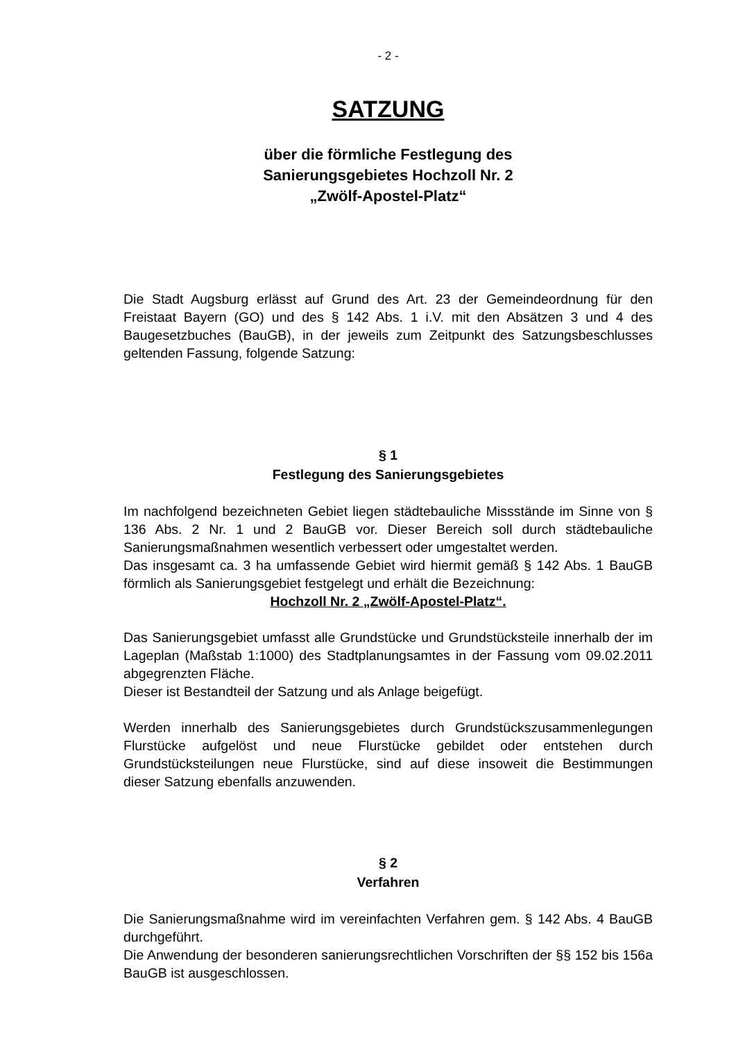- 2 -
SATZUNG
über die förmliche Festlegung des
Sanierungsgebietes Hochzoll Nr. 2
„Zwölf-Apostel-Platz“
Die Stadt Augsburg erlässt auf Grund des Art. 23 der Gemeindeordnung für den Freistaat Bayern (GO) und des § 142 Abs. 1 i.V. mit den Absätzen 3 und 4 des Baugesetzbuches (BauGB), in der jeweils zum Zeitpunkt des Satzungsbeschlusses geltenden Fassung, folgende Satzung:
§ 1
Festlegung des Sanierungsgebietes
Im nachfolgend bezeichneten Gebiet liegen städtebauliche Missstände im Sinne von § 136 Abs. 2 Nr. 1 und 2 BauGB vor. Dieser Bereich soll durch städtebauliche Sanierungsmaßnahmen wesentlich verbessert oder umgestaltet werden.
Das insgesamt ca. 3 ha umfassende Gebiet wird hiermit gemäß § 142 Abs. 1 BauGB förmlich als Sanierungsgebiet festgelegt und erhält die Bezeichnung:
Hochzoll Nr. 2 „Zwölf-Apostel-Platz“.
Das Sanierungsgebiet umfasst alle Grundstücke und Grundstücksteile innerhalb der im Lageplan (Maßstab 1:1000) des Stadtplanungsamtes in der Fassung vom 09.02.2011 abgegrenzten Fläche.
Dieser ist Bestandteil der Satzung und als Anlage beigefügt.
Werden innerhalb des Sanierungsgebietes durch Grundstückszusammenlegungen Flurstücke aufgelöst und neue Flurstücke gebildet oder entstehen durch Grundstücksteilungen neue Flurstücke, sind auf diese insoweit die Bestimmungen dieser Satzung ebenfalls anzuwenden.
§ 2
Verfahren
Die Sanierungsmaßnahme wird im vereinfachten Verfahren gem. § 142 Abs. 4 BauGB durchgeführt.
Die Anwendung der besonderen sanierungsrechtlichen Vorschriften der §§ 152 bis 156a BauGB ist ausgeschlossen.